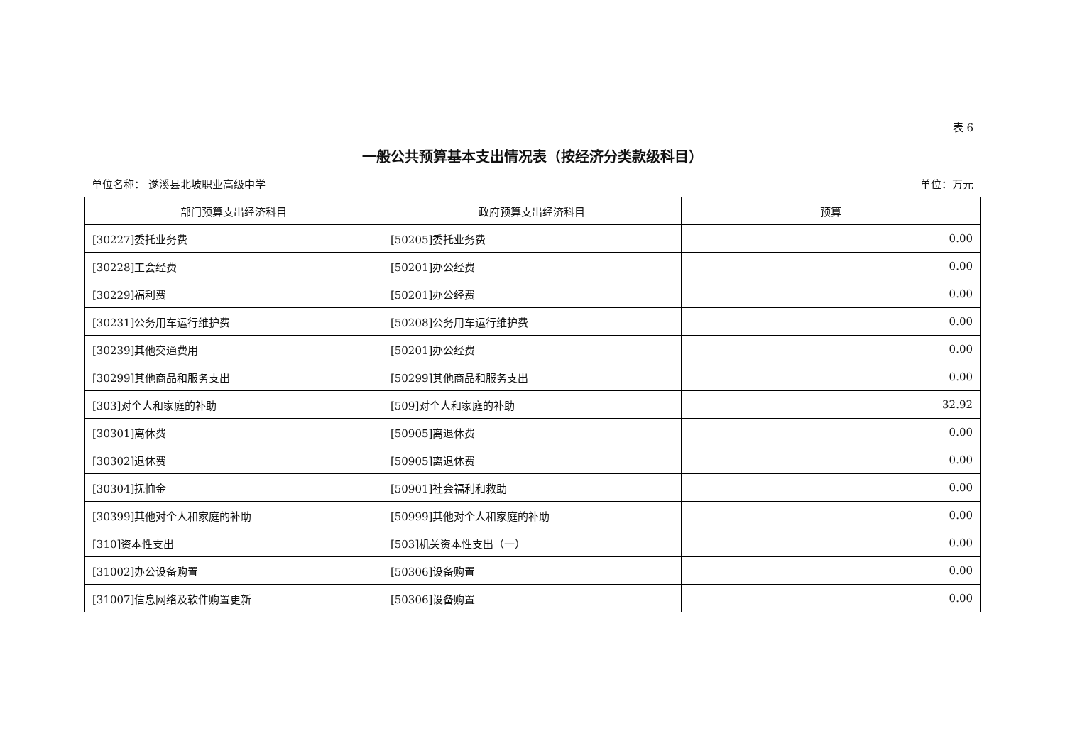表 6
一般公共预算基本支出情况表（按经济分类款级科目）
单位名称： 遂溪县北坡职业高级中学 单位：万元
| 部门预算支出经济科目 | 政府预算支出经济科目 | 预算 |
| --- | --- | --- |
| [30227]委托业务费 | [50205]委托业务费 | 0.00 |
| [30228]工会经费 | [50201]办公经费 | 0.00 |
| [30229]福利费 | [50201]办公经费 | 0.00 |
| [30231]公务用车运行维护费 | [50208]公务用车运行维护费 | 0.00 |
| [30239]其他交通费用 | [50201]办公经费 | 0.00 |
| [30299]其他商品和服务支出 | [50299]其他商品和服务支出 | 0.00 |
| [303]对个人和家庭的补助 | [509]对个人和家庭的补助 | 32.92 |
| [30301]离休费 | [50905]离退休费 | 0.00 |
| [30302]退休费 | [50905]离退休费 | 0.00 |
| [30304]抚恤金 | [50901]社会福利和救助 | 0.00 |
| [30399]其他对个人和家庭的补助 | [50999]其他对个人和家庭的补助 | 0.00 |
| [310]资本性支出 | [503]机关资本性支出（一） | 0.00 |
| [31002]办公设备购置 | [50306]设备购置 | 0.00 |
| [31007]信息网络及软件购置更新 | [50306]设备购置 | 0.00 |